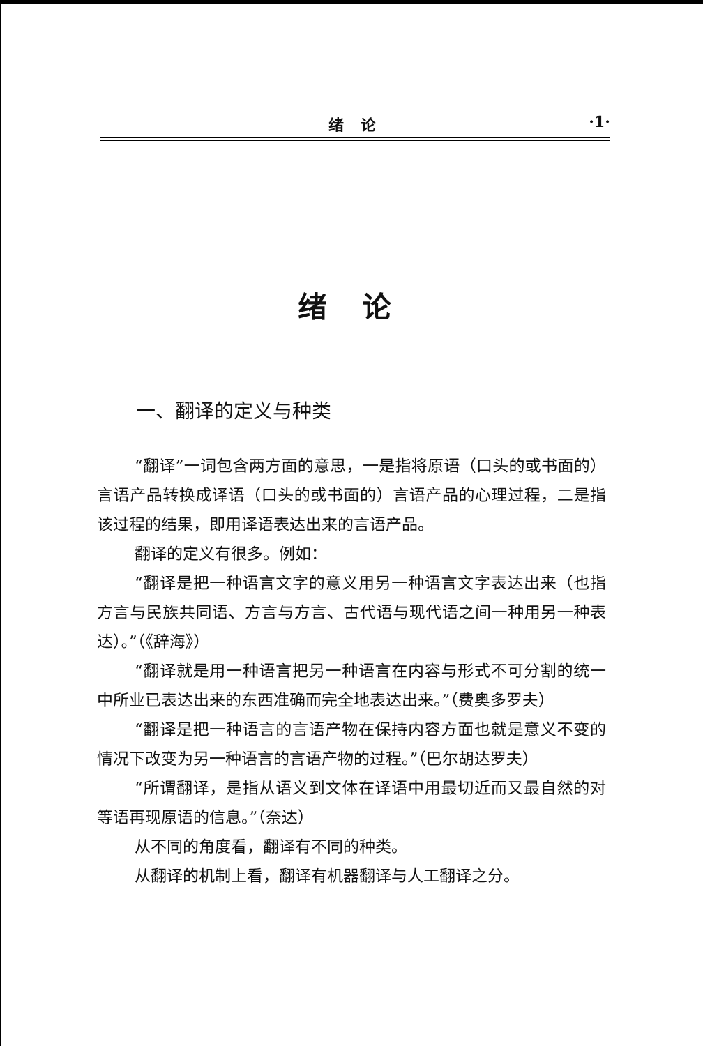绪论 ·1·
绪论
一、翻译的定义与种类
“翻译”一词包含两方面的意思，一是指将原语（口头的或书面的）言语产品转换成译语（口头的或书面的）言语产品的心理过程，二是指该过程的结果，即用译语表达出来的言语产品。
翻译的定义有很多。例如：
“翻译是把一种语言文字的意义用另一种语言文字表达出来（也指方言与民族共同语、方言与方言、古代语与现代语之间一种用另一种表达）。”（《辞海》）
“翻译就是用一种语言把另一种语言在内容与形式不可分割的统一中所业已表达出来的东西准确而完全地表达出来。”（费奥多罗夫）
“翻译是把一种语言的言语产物在保持内容方面也就是意义不变的情况下改变为另一种语言的言语产物的过程。”（巴尔胡达罗夫）
“所谓翻译，是指从语义到文体在译语中用最切近而又最自然的对等语再现原语的信息。”（奈达）
从不同的角度看，翻译有不同的种类。
从翻译的机制上看，翻译有机器翻译与人工翻译之分。